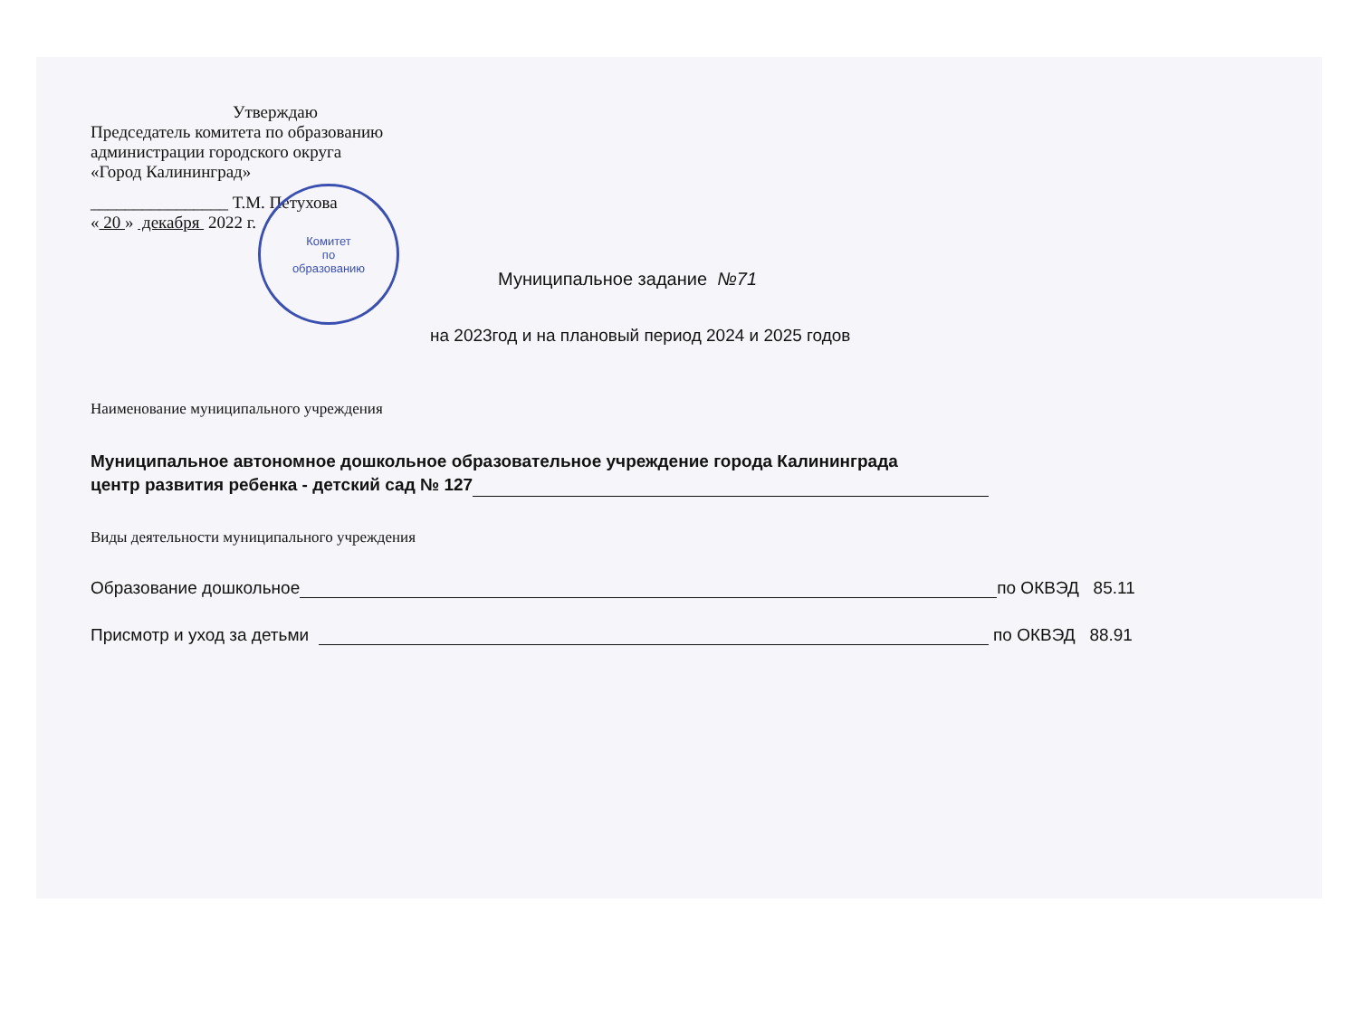Утверждаю
Председатель комитета по образованию
администрации городского округа
«Город Калининград»
________________ Т.М. Петухова
« 20 » декабря 2022 г.
Комитет
по
образованию
Муниципальное задание №71
на 2023год и на плановый период 2024 и 2025 годов
Наименование муниципального учреждения
Муниципальное автономное дошкольное образовательное учреждение города Калининграда
центр развития ребенка - детский сад № 127
Виды деятельности муниципального учреждения
Образование дошкольное по ОКВЭД 85.11
Присмотр и уход за детьми по ОКВЭД 88.91